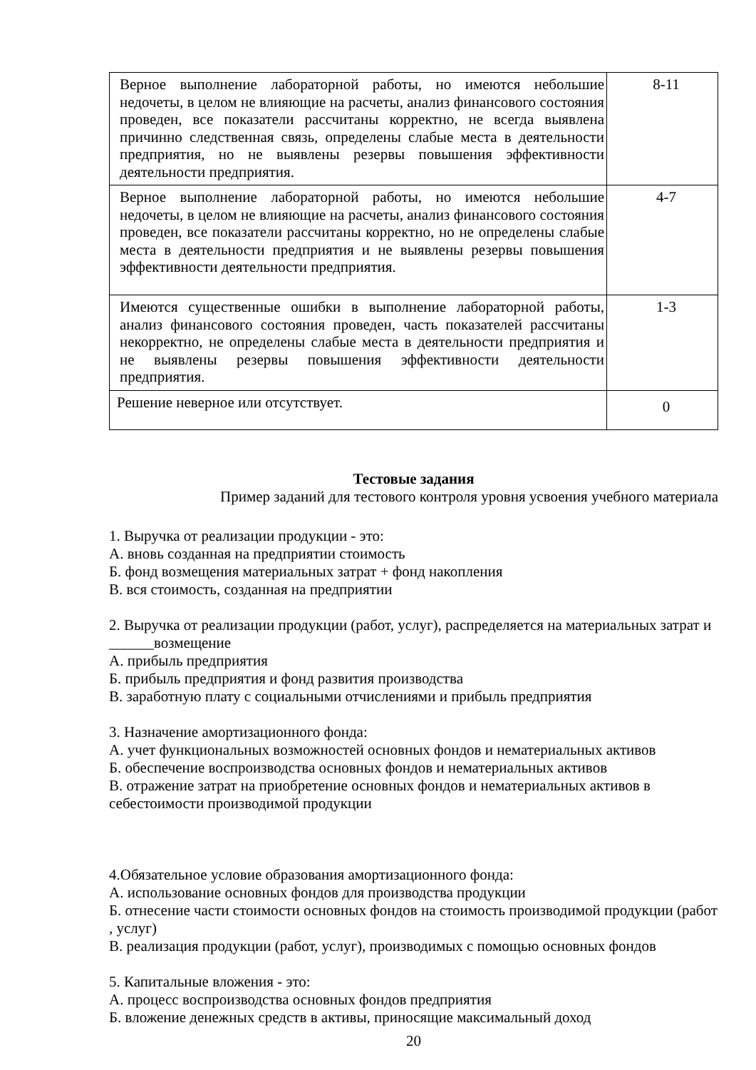| Верное выполнение лабораторной работы, но имеются небольшие недочеты, в целом не влияющие на расчеты, анализ финансового состояния проведен, все показатели рассчитаны корректно, не всегда выявлена причинно следственная связь, определены слабые места в деятельности предприятия, но не выявлены резервы повышения эффективности деятельности предприятия. | 8-11 |
| Верное выполнение лабораторной работы, но имеются небольшие недочеты, в целом не влияющие на расчеты, анализ финансового состояния проведен, все показатели рассчитаны корректно, но не определены слабые места в деятельности предприятия и не выявлены резервы повышения эффективности деятельности предприятия. | 4-7 |
| Имеются существенные ошибки в выполнение лабораторной работы, анализ финансового состояния проведен, часть показателей рассчитаны некорректно, не определены слабые места в деятельности предприятия и не выявлены резервы повышения эффективности деятельности предприятия. | 1-3 |
| Решение неверное или отсутствует. | 0 |
Тестовые задания
Пример заданий для тестового контроля уровня усвоения учебного материала
1. Выручка от реализации продукции - это:
А. вновь созданная на предприятии стоимость
Б. фонд возмещения материальных затрат + фонд накопления
В. вся стоимость, созданная на предприятии
2. Выручка от реализации продукции (работ, услуг), распределяется на материальных затрат и ______возмещение
А. прибыль предприятия
Б. прибыль предприятия и фонд развития производства
В. заработную плату с социальными отчислениями и прибыль предприятия
3. Назначение амортизационного фонда:
А. учет функциональных возможностей основных фондов и нематериальных активов
Б. обеспечение воспроизводства основных фондов и нематериальных активов
В. отражение затрат на приобретение основных фондов и нематериальных активов в себестоимости производимой продукции
4.Обязательное условие образования амортизационного фонда:
А. использование основных фондов для производства продукции
Б. отнесение части стоимости основных фондов на стоимость производимой продукции (работ , услуг)
В. реализация продукции (работ, услуг), производимых с помощью основных фондов
5. Капитальные вложения - это:
А. процесс воспроизводства основных фондов предприятия
Б. вложение денежных средств в активы, приносящие максимальный доход
20